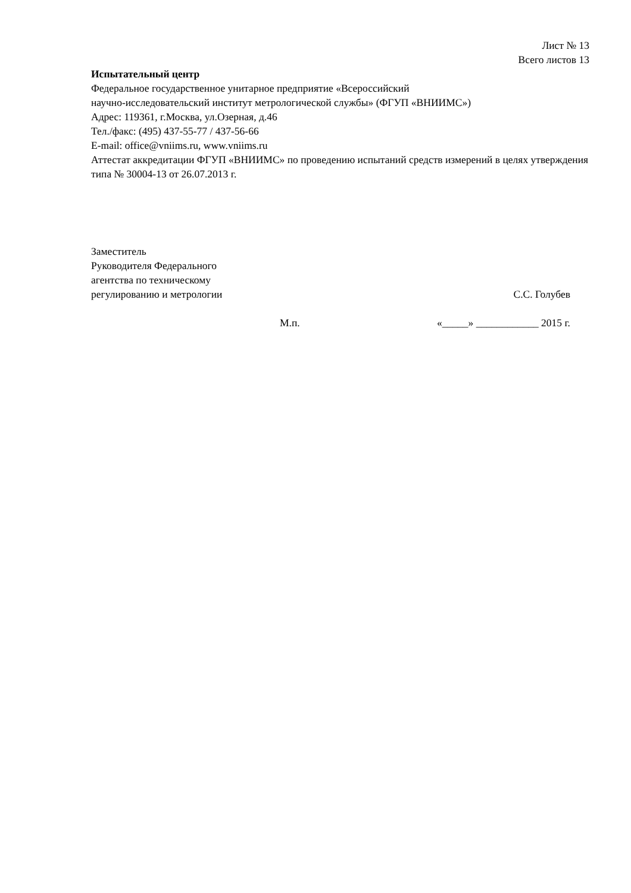Лист № 13
Всего листов 13
Испытательный центр
Федеральное государственное унитарное предприятие «Всероссийский
научно-исследовательский институт метрологической службы» (ФГУП «ВНИИМС»)
Адрес: 119361, г.Москва, ул.Озерная, д.46
Тел./факс: (495) 437-55-77 / 437-56-66
E-mail: office@vniims.ru, www.vniims.ru
Аттестат аккредитации ФГУП «ВНИИМС» по проведению испытаний средств измерений в целях утверждения типа № 30004-13 от 26.07.2013 г.
Заместитель
Руководителя Федерального
агентства по техническому
регулированию и метрологии
С.С. Голубев
М.п. «_____» ____________ 2015 г.